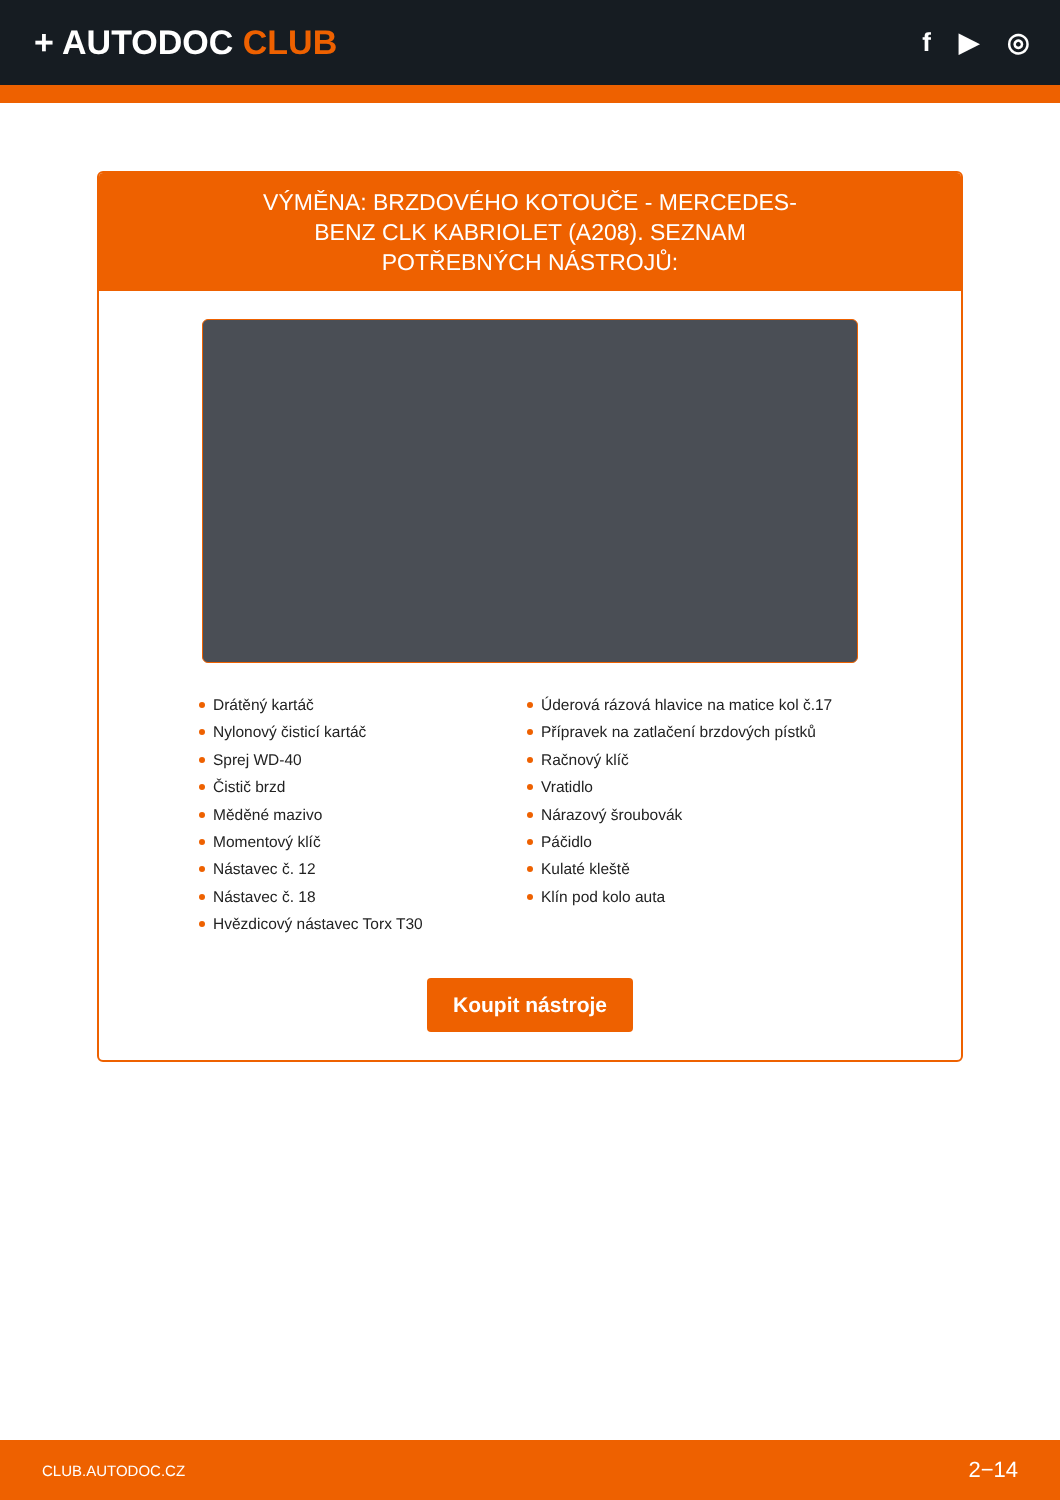+ AUTODOC CLUB
f ▶ ◎
VÝMĚNA: BRZDOVÉHO KOTOUČE - MERCEDES-BENZ CLK KABRIOLET (A208). SEZNAM POTŘEBNÝCH NÁSTROJŮ:
Drátěný kartáč
Nylonový čisticí kartáč
Sprej WD-40
Čistič brzd
Měděné mazivo
Momentový klíč
Nástavec č. 12
Nástavec č. 18
Hvězdicový nástavec Torx T30
Úderová rázová hlavice na matice kol č.17
Přípravek na zatlačení brzdových pístků
Račnový klíč
Vratidlo
Nárazový šroubovák
Páčidlo
Kulaté kleště
Klín pod kolo auta
Koupit nástroje
CLUB.AUTODOC.CZ 2−14